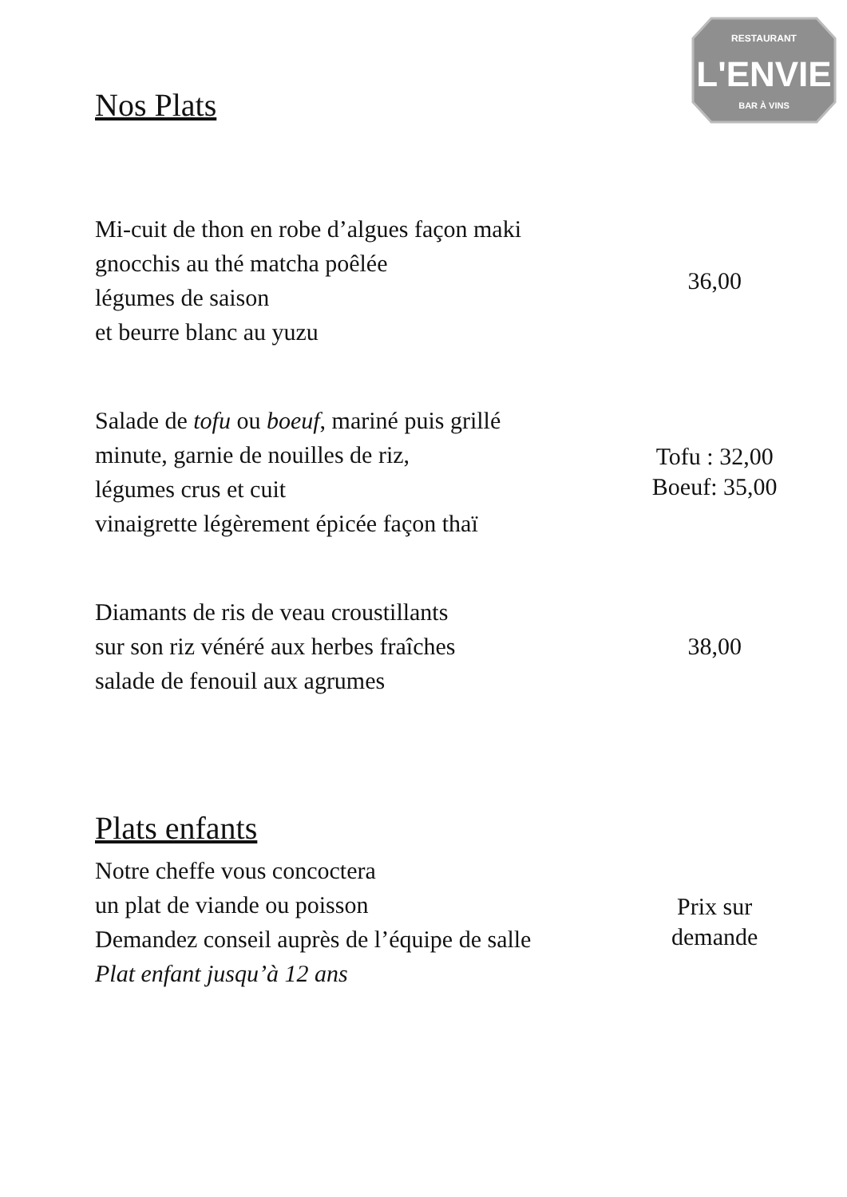RESTAURANT
L'ENVIE
BAR À VINS
Nos Plats
Mi-cuit de thon en robe d’algues façon maki
gnocchis au thé matcha poêlée
légumes de saison
et beurre blanc au yuzu
36,00
Salade de tofu ou boeuf, mariné puis grillé
minute, garnie de nouilles de riz,
légumes crus et cuit
vinaigrette légèrement épicée façon thaï
Tofu : 32,00
Boeuf: 35,00
Diamants de ris de veau croustillants
sur son riz vénéré aux herbes fraîches
salade de fenouil aux agrumes
38,00
Plats enfants
Notre cheffe vous concoctera
un plat de viande ou poisson
Demandez conseil auprès de l’équipe de salle
Plat enfant jusqu’à 12 ans
Prix sur
demande